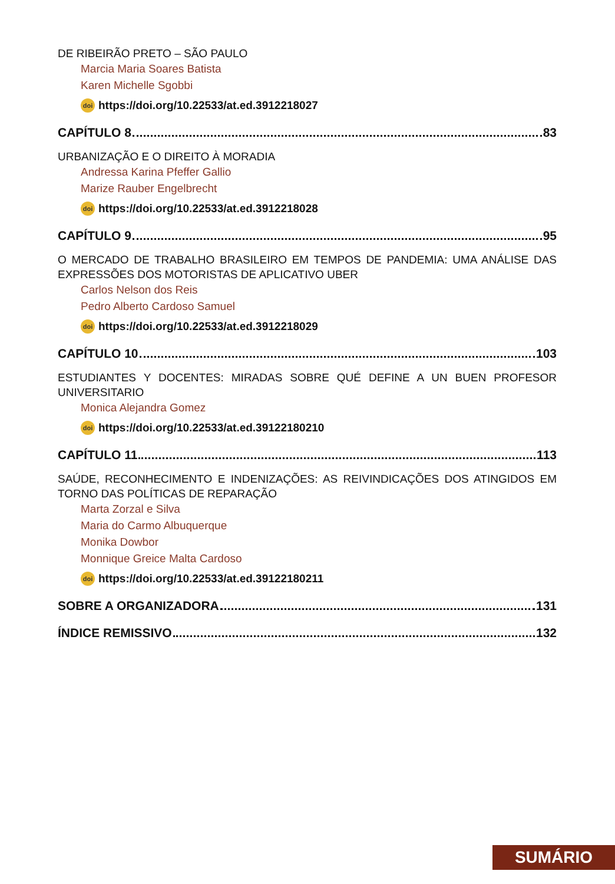DE RIBEIRÃO PRETO – SÃO PAULO
Marcia Maria Soares Batista
Karen Michelle Sgobbi
doi https://doi.org/10.22533/at.ed.3912218027
CAPÍTULO 8 83
URBANIZAÇÃO E O DIREITO À MORADIA
Andressa Karina Pfeffer Gallio
Marize Rauber Engelbrecht
doi https://doi.org/10.22533/at.ed.3912218028
CAPÍTULO 9 95
O MERCADO DE TRABALHO BRASILEIRO EM TEMPOS DE PANDEMIA: UMA ANÁLISE DAS EXPRESSÕES DOS MOTORISTAS DE APLICATIVO UBER
Carlos Nelson dos Reis
Pedro Alberto Cardoso Samuel
doi https://doi.org/10.22533/at.ed.3912218029
CAPÍTULO 10 103
ESTUDIANTES Y DOCENTES: MIRADAS SOBRE QUÉ DEFINE A UN BUEN PROFESOR UNIVERSITARIO
Monica Alejandra Gomez
doi https://doi.org/10.22533/at.ed.39122180210
CAPÍTULO 11 113
SAÚDE, RECONHECIMENTO E INDENIZAÇÕES: AS REIVINDICAÇÕES DOS ATINGIDOS EM TORNO DAS POLÍTICAS DE REPARAÇÃO
Marta Zorzal e Silva
Maria do Carmo Albuquerque
Monika Dowbor
Monnique Greice Malta Cardoso
doi https://doi.org/10.22533/at.ed.39122180211
SOBRE A ORGANIZADORA 131
ÍNDICE REMISSIVO 132
SUMÁRIO